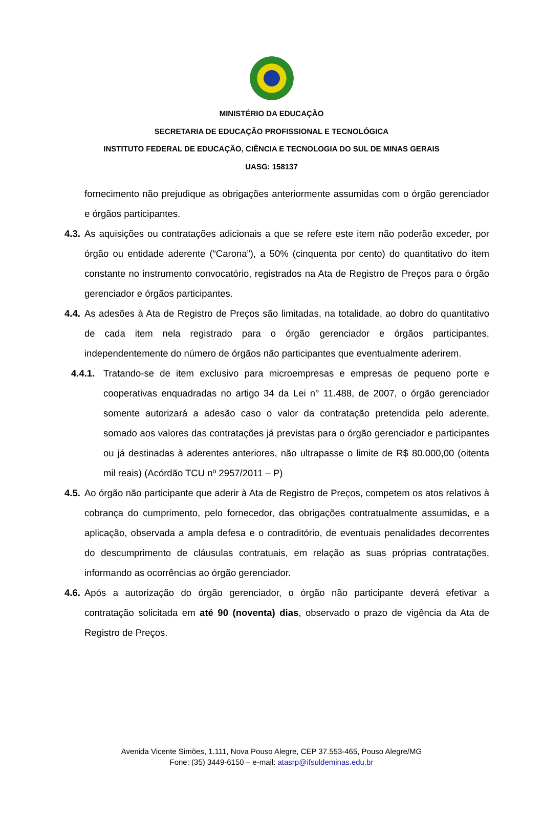MINISTÉRIO DA EDUCAÇÃO
SECRETARIA DE EDUCAÇÃO PROFISSIONAL E TECNOLÓGICA
INSTITUTO FEDERAL DE EDUCAÇÃO, CIÊNCIA E TECNOLOGIA DO SUL DE MINAS GERAIS
UASG: 158137
fornecimento não prejudique as obrigações anteriormente assumidas com o órgão gerenciador e órgãos participantes.
4.3. As aquisições ou contratações adicionais a que se refere este item não poderão exceder, por órgão ou entidade aderente (“Carona”), a 50% (cinquenta por cento) do quantitativo do item constante no instrumento convocatório, registrados na Ata de Registro de Preços para o órgão gerenciador e órgãos participantes.
4.4. As adesões à Ata de Registro de Preços são limitadas, na totalidade, ao dobro do quantitativo de cada item nela registrado para o órgão gerenciador e órgãos participantes, independentemente do número de órgãos não participantes que eventualmente aderirem.
4.4.1. Tratando-se de item exclusivo para microempresas e empresas de pequeno porte e cooperativas enquadradas no artigo 34 da Lei n° 11.488, de 2007, o órgão gerenciador somente autorizará a adesão caso o valor da contratação pretendida pelo aderente, somado aos valores das contratações já previstas para o órgão gerenciador e participantes ou já destinadas à aderentes anteriores, não ultrapasse o limite de R$ 80.000,00 (oitenta mil reais) (Acórdão TCU nº 2957/2011 – P)
4.5. Ao órgão não participante que aderir à Ata de Registro de Preços, competem os atos relativos à cobrança do cumprimento, pelo fornecedor, das obrigações contratualmente assumidas, e a aplicação, observada a ampla defesa e o contraditório, de eventuais penalidades decorrentes do descumprimento de cláusulas contratuais, em relação as suas próprias contratações, informando as ocorrências ao órgão gerenciador.
4.6. Após a autorização do órgão gerenciador, o órgão não participante deverá efetivar a contratação solicitada em até 90 (noventa) dias, observado o prazo de vigência da Ata de Registro de Preços.
Avenida Vicente Simões, 1.111, Nova Pouso Alegre, CEP 37.553-465, Pouso Alegre/MG
Fone: (35) 3449-6150 – e-mail: atasrp@ifsuldeminas.edu.br